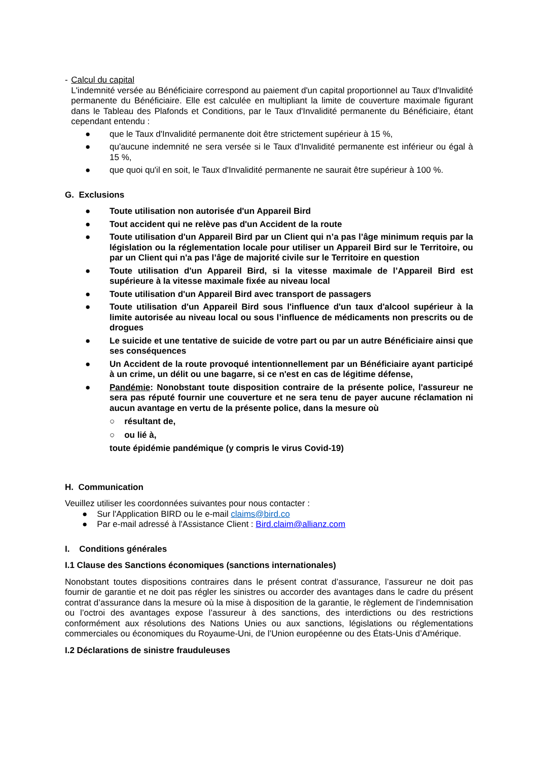- Calcul du capital
L'indemnité versée au Bénéficiaire correspond au paiement d'un capital proportionnel au Taux d'Invalidité permanente du Bénéficiaire. Elle est calculée en multipliant la limite de couverture maximale figurant dans le Tableau des Plafonds et Conditions, par le Taux d'Invalidité permanente du Bénéficiaire, étant cependant entendu :
● que le Taux d'Invalidité permanente doit être strictement supérieur à 15 %,
● qu'aucune indemnité ne sera versée si le Taux d'Invalidité permanente est inférieur ou égal à 15 %,
● que quoi qu'il en soit, le Taux d'Invalidité permanente ne saurait être supérieur à 100 %.
G. Exclusions
● Toute utilisation non autorisée d'un Appareil Bird
● Tout accident qui ne relève pas d'un Accident de la route
● Toute utilisation d'un Appareil Bird par un Client qui n’a pas l’âge minimum requis par la législation ou la réglementation locale pour utiliser un Appareil Bird sur le Territoire, ou par un Client qui n'a pas l’âge de majorité civile sur le Territoire en question
● Toute utilisation d'un Appareil Bird, si la vitesse maximale de l’Appareil Bird est supérieure à la vitesse maximale fixée au niveau local
● Toute utilisation d'un Appareil Bird avec transport de passagers
● Toute utilisation d'un Appareil Bird sous l'influence d'un taux d'alcool supérieur à la limite autorisée au niveau local ou sous l’influence de médicaments non prescrits ou de drogues
● Le suicide et une tentative de suicide de votre part ou par un autre Bénéficiaire ainsi que ses conséquences
● Un Accident de la route provoqué intentionnellement par un Bénéficiaire ayant participé à un crime, un délit ou une bagarre, si ce n'est en cas de légitime défense,
● Pandémie: Nonobstant toute disposition contraire de la présente police, l'assureur ne sera pas réputé fournir une couverture et ne sera tenu de payer aucune réclamation ni aucun avantage en vertu de la présente police, dans la mesure où
○ résultant de,
○ ou lié à,
toute épidémie pandémique (y compris le virus Covid-19)
H. Communication
Veuillez utiliser les coordonnées suivantes pour nous contacter :
● Sur l'Application BIRD ou le e-mail claims@bird.co
● Par e-mail adressé à l'Assistance Client : Bird.claim@allianz.com
I. Conditions générales
I.1 Clause des Sanctions économiques (sanctions internationales)
Nonobstant toutes dispositions contraires dans le présent contrat d’assurance, l’assureur ne doit pas fournir de garantie et ne doit pas régler les sinistres ou accorder des avantages dans le cadre du présent contrat d’assurance dans la mesure où la mise à disposition de la garantie, le règlement de l’indemnisation ou l’octroi des avantages expose l’assureur à des sanctions, des interdictions ou des restrictions conformément aux résolutions des Nations Unies ou aux sanctions, législations ou réglementations commerciales ou économiques du Royaume-Uni, de l’Union européenne ou des États-Unis d’Amérique.
I.2 Déclarations de sinistre frauduleuses